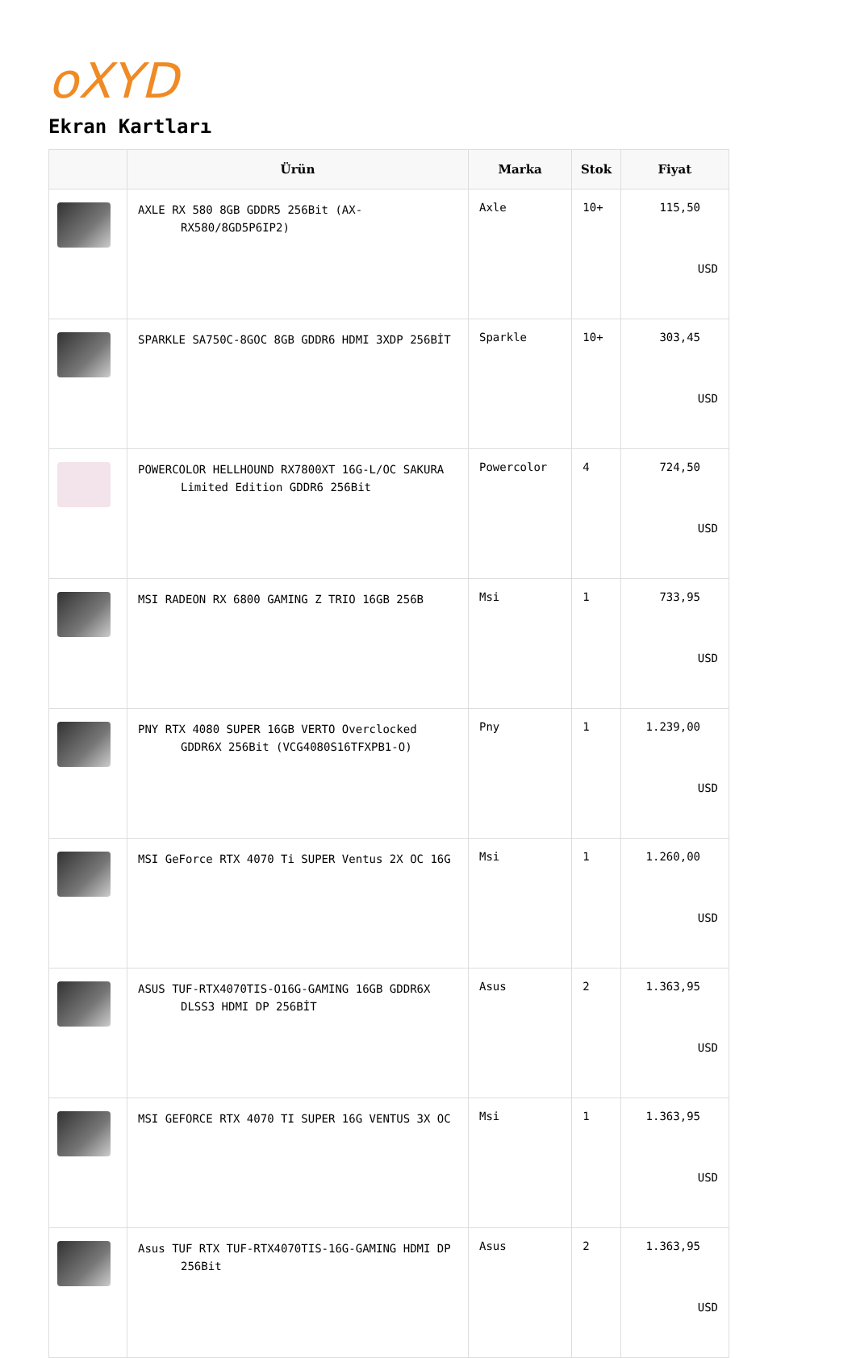oXYD
Ekran Kartları
| | Ürün | Marka | Stok | Fiyat |
| --- | --- | --- | --- | --- |
| | AXLE RX 580 8GB GDDR5 256Bit (AX-RX580/8GD5P6IP2) | Axle | 10+ | 115,50 USD |
| | SPARKLE SA750C-8GOC 8GB GDDR6 HDMI 3XDP 256BİT | Sparkle | 10+ | 303,45 USD |
| | POWERCOLOR HELLHOUND RX7800XT 16G-L/OC SAKURA Limited Edition GDDR6 256Bit | Powercolor | 4 | 724,50 USD |
| | MSI RADEON RX 6800 GAMING Z TRIO 16GB 256B | Msi | 1 | 733,95 USD |
| | PNY RTX 4080 SUPER 16GB VERTO Overclocked GDDR6X 256Bit (VCG4080S16TFXPB1-O) | Pny | 1 | 1.239,00 USD |
| | MSI GeForce RTX 4070 Ti SUPER Ventus 2X OC 16G | Msi | 1 | 1.260,00 USD |
| | ASUS TUF-RTX4070TIS-O16G-GAMING 16GB GDDR6X DLSS3 HDMI DP 256BİT | Asus | 2 | 1.363,95 USD |
| | MSI GEFORCE RTX 4070 TI SUPER 16G VENTUS 3X OC | Msi | 1 | 1.363,95 USD |
| | Asus TUF RTX TUF-RTX4070TIS-16G-GAMING HDMI DP 256Bit | Asus | 2 | 1.363,95 USD |